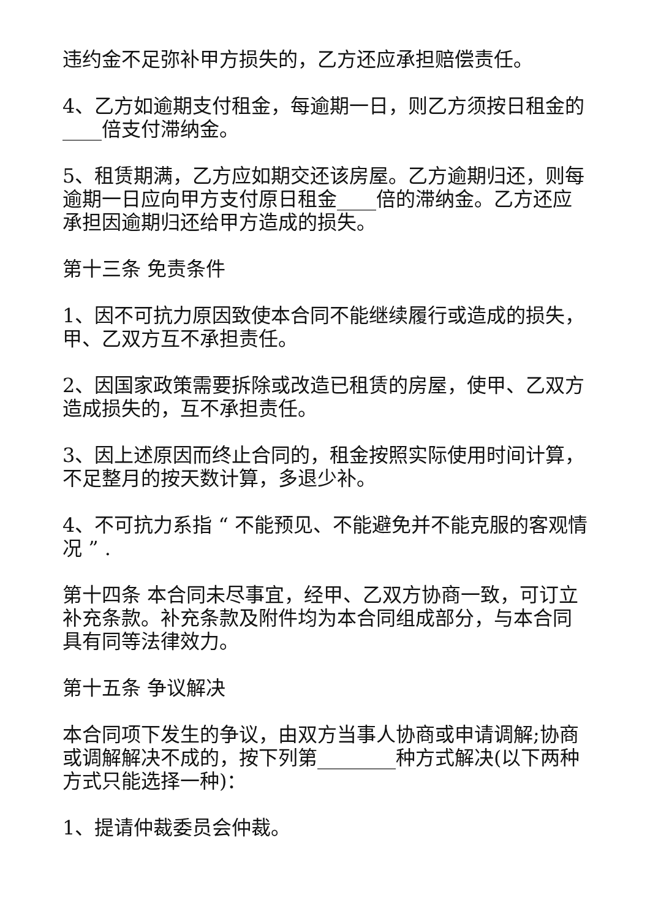违约金不足弥补甲方损失的，乙方还应承担赔偿责任。
4、乙方如逾期支付租金，每逾期一日，则乙方须按日租金的____倍支付滞纳金。
5、租赁期满，乙方应如期交还该房屋。乙方逾期归还，则每逾期一日应向甲方支付原日租金____倍的滞纳金。乙方还应承担因逾期归还给甲方造成的损失。
第十三条 免责条件
1、因不可抗力原因致使本合同不能继续履行或造成的损失，甲、乙双方互不承担责任。
2、因国家政策需要拆除或改造已租赁的房屋，使甲、乙双方造成损失的，互不承担责任。
3、因上述原因而终止合同的，租金按照实际使用时间计算，不足整月的按天数计算，多退少补。
4、不可抗力系指 “ 不能预见、不能避免并不能克服的客观情况 ” .
第十四条 本合同未尽事宜，经甲、乙双方协商一致，可订立补充条款。补充条款及附件均为本合同组成部分，与本合同具有同等法律效力。
第十五条 争议解决
本合同项下发生的争议，由双方当事人协商或申请调解;协商或调解解决不成的，按下列第________种方式解决(以下两种方式只能选择一种)：
1、提请仲裁委员会仲裁。